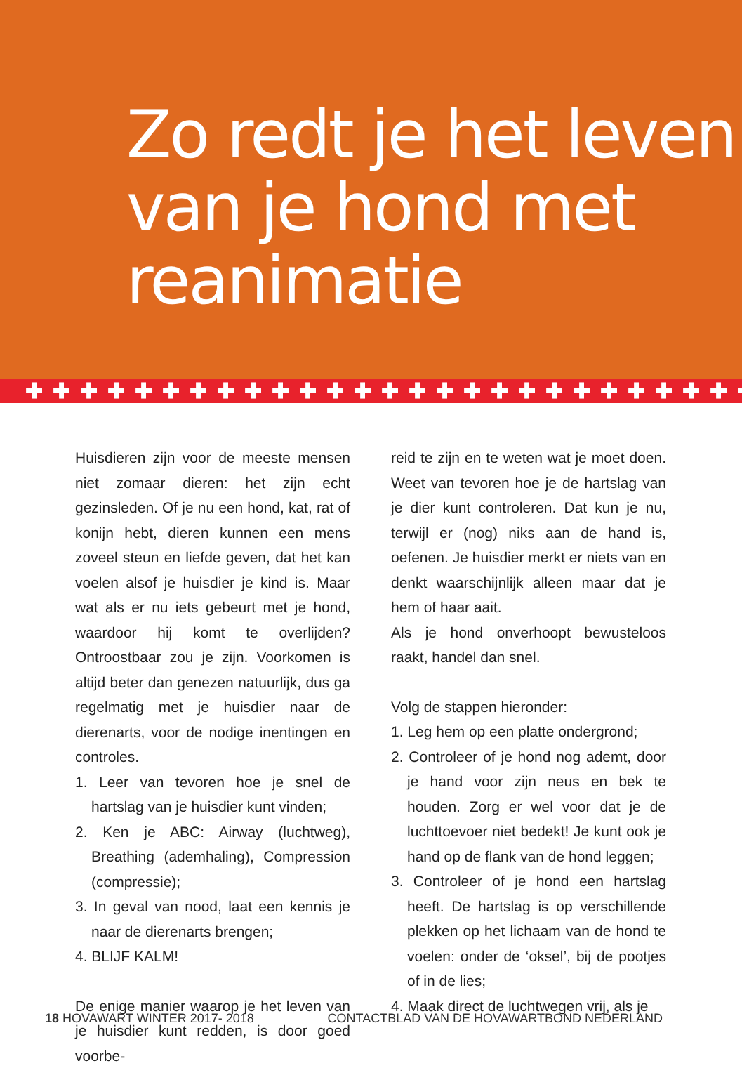Zo redt je het leven van je hond met reanimatie
✚✚✚✚✚✚✚✚✚✚✚✚✚✚✚✚✚✚✚✚✚✚✚✚✚✚✚
Huisdieren zijn voor de meeste mensen niet zomaar dieren: het zijn echt gezinsleden. Of je nu een hond, kat, rat of konijn hebt, dieren kunnen een mens zoveel steun en liefde geven, dat het kan voelen alsof je huisdier je kind is. Maar wat als er nu iets gebeurt met je hond, waardoor hij komt te overlijden? Ontroostbaar zou je zijn. Voorkomen is altijd beter dan genezen natuurlijk, dus ga regelmatig met je huisdier naar de dierenarts, voor de nodige inentingen en controles.
1. Leer van tevoren hoe je snel de hartslag van je huisdier kunt vinden;
2. Ken je ABC: Airway (luchtweg), Breathing (ademhaling), Compression (compressie);
3. In geval van nood, laat een kennis je naar de dierenarts brengen;
4. BLIJF KALM!
De enige manier waarop je het leven van je huisdier kunt redden, is door goed voorbe-
reid te zijn en te weten wat je moet doen. Weet van tevoren hoe je de hartslag van je dier kunt controleren. Dat kun je nu, terwijl er (nog) niks aan de hand is, oefenen. Je huisdier merkt er niets van en denkt waarschijnlijk alleen maar dat je hem of haar aait.
Als je hond onverhoopt bewusteloos raakt, handel dan snel.
Volg de stappen hieronder:
1. Leg hem op een platte ondergrond;
2. Controleer of je hond nog ademt, door je hand voor zijn neus en bek te houden. Zorg er wel voor dat je de luchttoevoer niet bedekt! Je kunt ook je hand op de flank van de hond leggen;
3. Controleer of je hond een hartslag heeft. De hartslag is op verschillende plekken op het lichaam van de hond te voelen: onder de ‘oksel’, bij de pootjes of in de lies;
4. Maak direct de luchtwegen vrij, als je
18 HOVAWART WINTER 2017- 2018 CONTACTBLAD VAN DE HOVAWARTBOND NEDERLAND